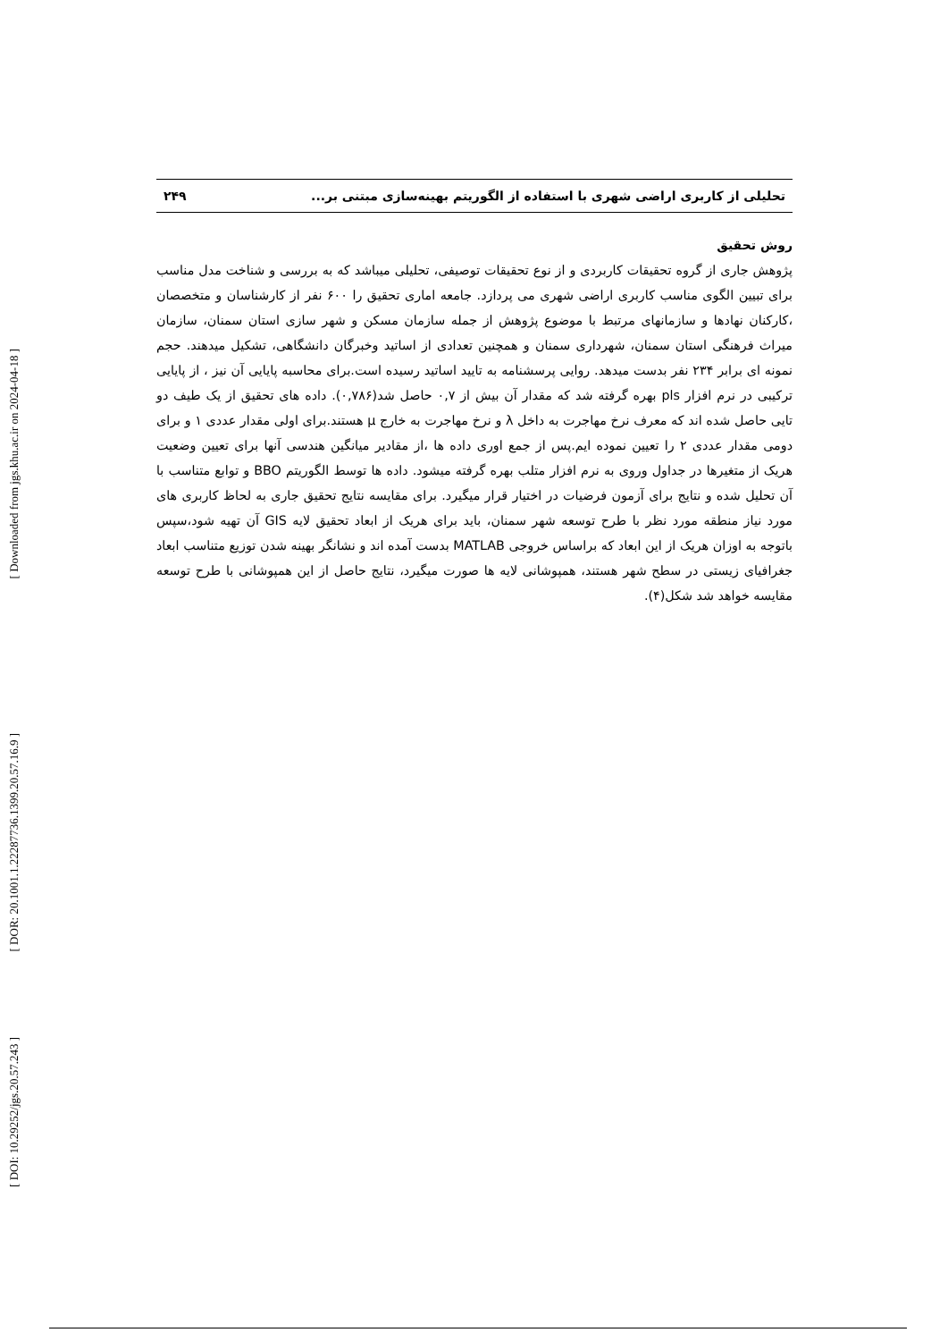[ Downloaded from jgs.khu.ac.ir on 2024-04-18 ]
[ DOR: 20.1001.1.22287736.1399.20.57.16.9 ]
[ DOI: 10.29252/jgs.20.57.243 ]
تحلیلی از کاربری اراضی شهری با استفاده از الگوریتم بهینه‌سازی مبتنی بر... ۲۴۹
روش تحقیق
پژوهش جاری از گروه تحقیقات کاربردی و از نوع تحقیقات توصیفی، تحلیلی میباشد که به بررسی و شناخت مدل مناسب برای تبیین الگوی مناسب کاربری اراضی شهری می پردازد. جامعه اماری تحقیق را ۶۰۰ نفر از کارشناسان و متخصصان ،کارکنان نهادها و سازمانهای مرتبط با موضوع پژوهش از جمله سازمان مسکن و شهر سازی استان سمنان، سازمان میراث فرهنگی استان سمنان، شهرداری سمنان و همچنین تعدادی از اساتید وخبرگان دانشگاهی، تشکیل میدهند. حجم نمونه ای برابر ۲۳۴ نفر بدست میدهد. روایی پرسشنامه به تایید اساتید رسیده است.برای محاسبه پایایی آن نیز ، از پایایی ترکیبی در نرم افزار pls بهره گرفته شد که مقدار آن بیش از ۰,۷ حاصل شد(۰,۷۸۶). داده های تحقیق از یک طیف دو تایی حاصل شده اند که معرف نرخ مهاجرت به داخل λ و نرخ مهاجرت به خارج μ هستند.برای اولی مقدار عددی ۱ و برای دومی مقدار عددی ۲ را تعیین نموده ایم.پس از جمع اوری داده ها ،از مقادیر میانگین هندسی آنها برای تعیین وضعیت هریک از متغیرها در جداول وروی به نرم افزار متلب بهره گرفته میشود. داده ها توسط الگوریتم BBO و توابع متناسب با آن تحلیل شده و نتایج برای آزمون فرضیات در اختیار قرار میگیرد. برای مقایسه نتایج تحقیق جاری به لحاظ کاربری های مورد نیاز منطقه مورد نظر با طرح توسعه شهر سمنان، باید برای هریک از ابعاد تحقیق لایه GIS آن تهیه شود،سپس باتوجه به اوزان هریک از این ابعاد که براساس خروجی MATLAB بدست آمده اند و نشانگر بهینه شدن توزیع متناسب ابعاد جغرافیای زیستی در سطح شهر هستند، همپوشانی لایه ها صورت میگیرد، نتایج حاصل از این همپوشانی با طرح توسعه مقایسه خواهد شد شکل(۴).